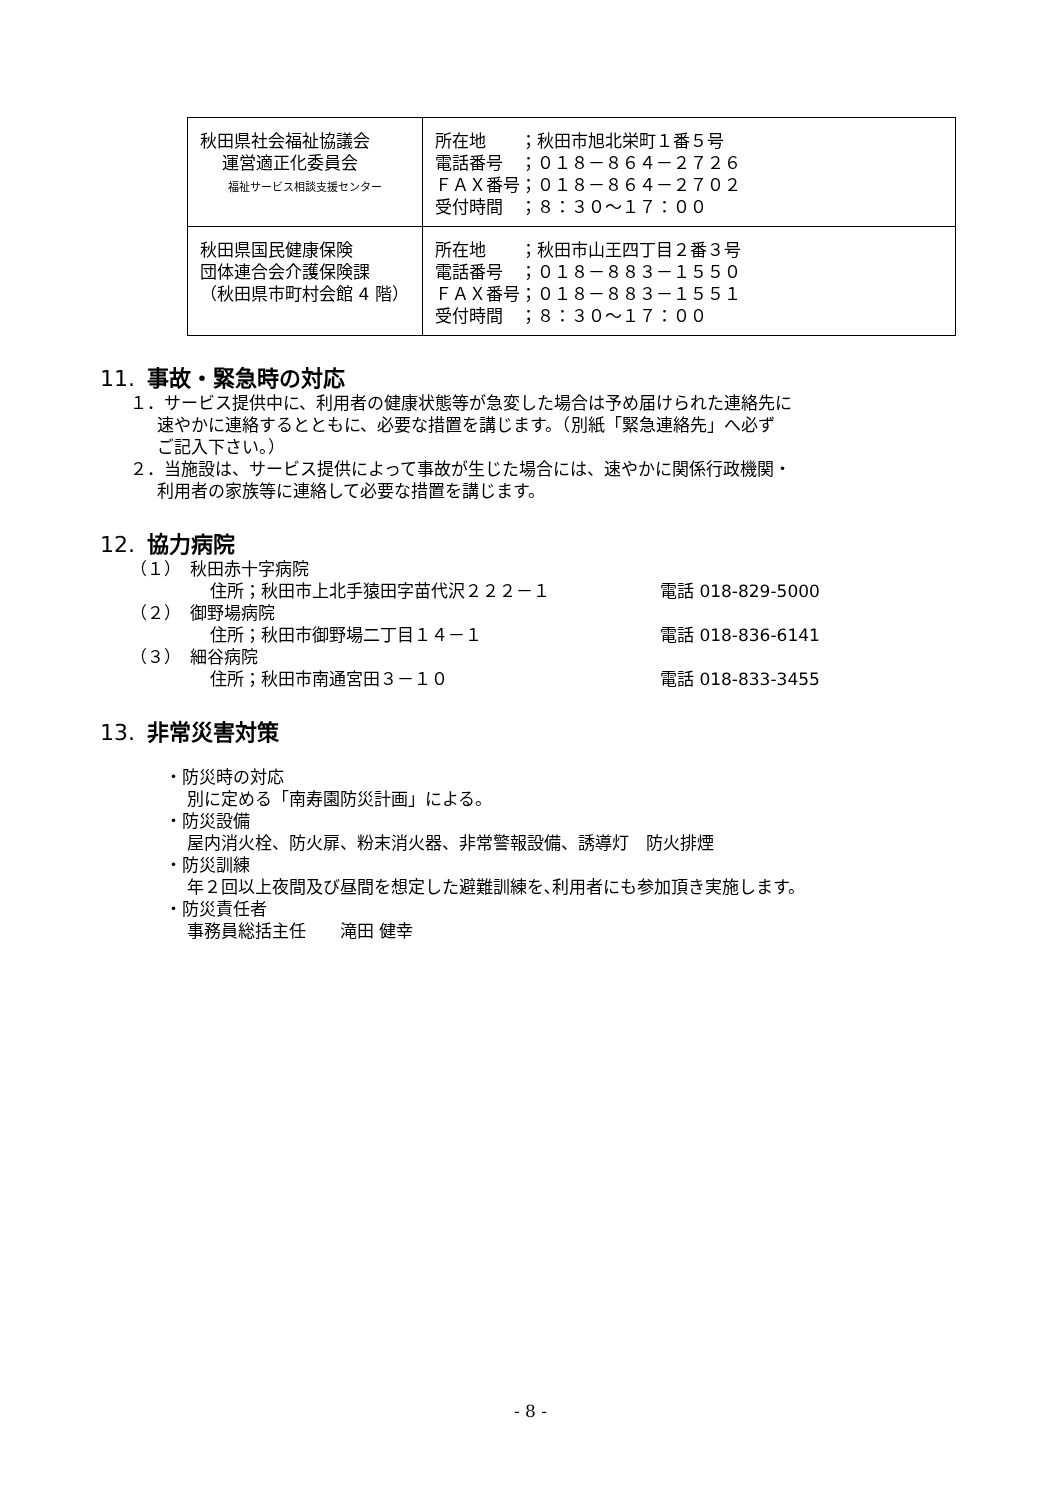| 秋田県社会福祉協議会 運営適正化委員会 福祉サービス相談支援センター | 所在地 ；秋田市旭北栄町１番５号 電話番号 ；０１８－８６４－２７２６ ＦＡＸ番号；０１８－８６４－２７０２ 受付時間 ；８：３０～１７：００ |
| 秋田県国民健康保険 団体連合会介護保険課 （秋田県市町村会館 4 階） | 所在地 ；秋田市山王四丁目２番３号 電話番号 ；０１８－８８３－１５５０ ＦＡＸ番号；０１８－８８３－１５５１ 受付時間 ；８：３０～１７：００ |
11. 事故・緊急時の対応
１．サービス提供中に、利用者の健康状態等が急変した場合は予め届けられた連絡先に
速やかに連絡するとともに、必要な措置を講じます。（別紙「緊急連絡先」へ必ず
ご記入下さい。）
２．当施設は、サービス提供によって事故が生じた場合には、速やかに関係行政機関・
利用者の家族等に連絡して必要な措置を講じます。
12. 協力病院
（１）　秋田赤十字病院
住所；秋田市上北手猿田字苗代沢２２２－１ 電話 018-829-5000
（２）　御野場病院
住所；秋田市御野場二丁目１４－１ 電話 018-836-6141
（３）　細谷病院
住所；秋田市南通宮田３－１０ 電話 018-833-3455
13. 非常災害対策
・防災時の対応
別に定める「南寿園防災計画」による。
・防災設備
屋内消火栓、防火扉、粉末消火器、非常警報設備、誘導灯　防火排煙
・防災訓練
年２回以上夜間及び昼間を想定した避難訓練を､利用者にも参加頂き実施します。
・防災責任者
事務員総括主任　　滝田 健幸
- 8 -